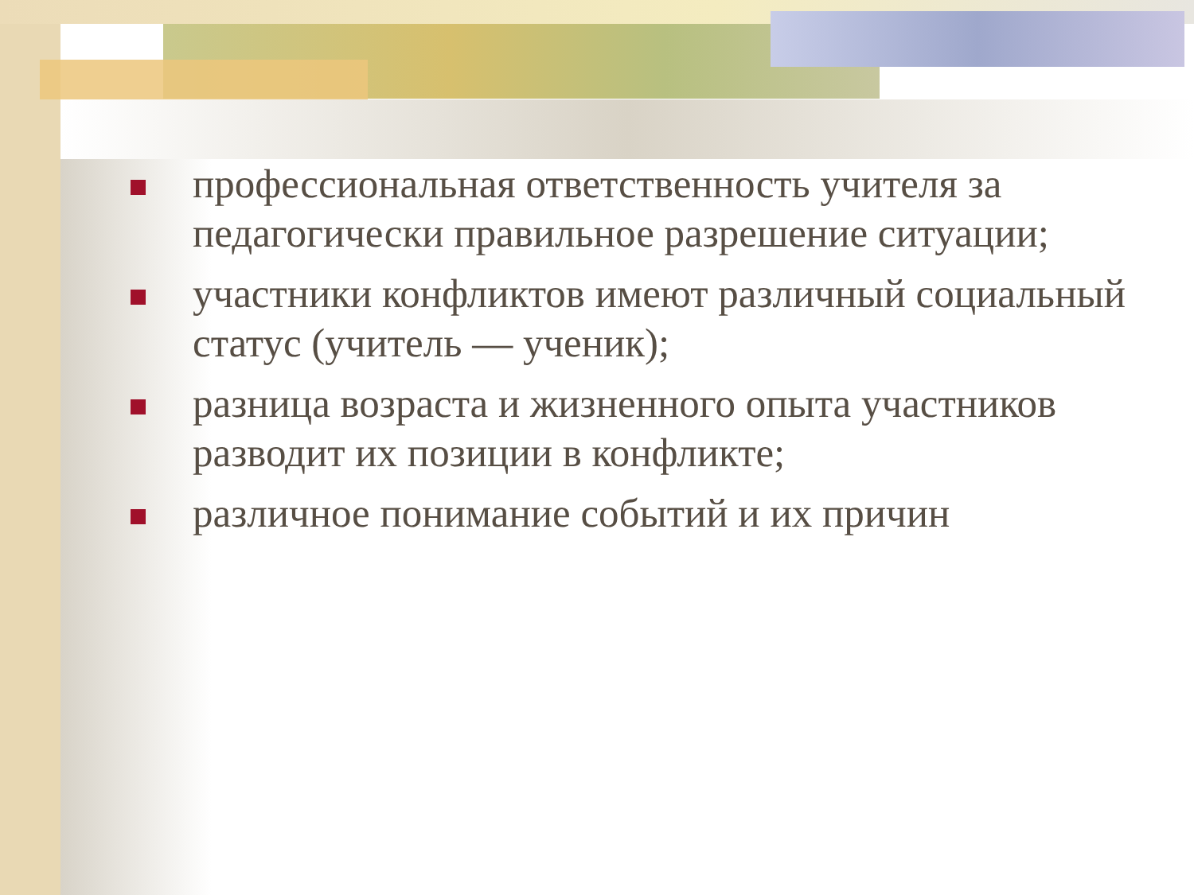профессиональная ответственность учителя за педагогически правильное разрешение ситуации;
участники конфликтов имеют различный социальный статус (учитель — ученик);
разница возраста и жизненного опыта участников разводит их позиции в конфликте;
различное понимание событий и их причин